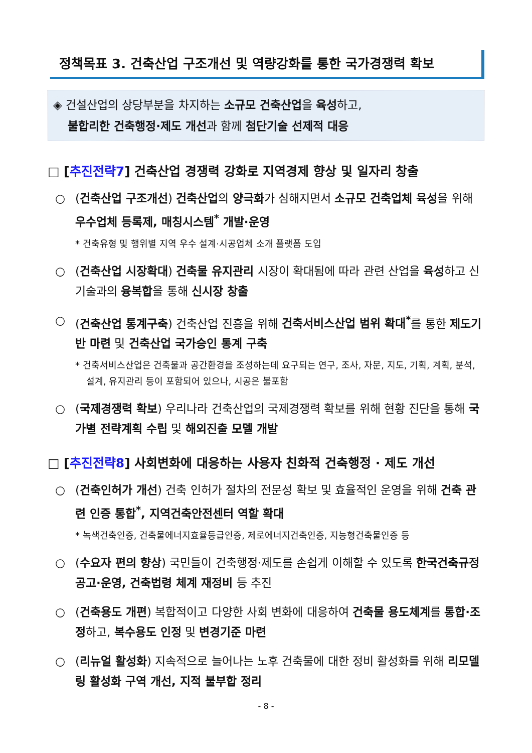정책목표 3. 건축산업 구조개선 및 역량강화를 통한 국가경쟁력 확보
◈ 건설산업의 상당부분을 차지하는 소규모 건축산업을 육성하고,
불합리한 건축행정·제도 개선과 함께 첨단기술 선제적 대응
□ [추진전략7] 건축산업 경쟁력 강화로 지역경제 향상 및 일자리 창출
○ (건축산업 구조개선) 건축산업의 양극화가 심해지면서 소규모 건축업체 육성을 위해 우수업체 등록제, 매칭시스템<sup>*</sup> 개발·운영
* 건축유형 및 행위별 지역 우수 설계·시공업체 소개 플랫폼 도입
○ (건축산업 시장확대) 건축물 유지관리 시장이 확대됨에 따라 관련 산업을 육성하고 신기술과의 융복합을 통해 신시장 창출
○ (건축산업 통계구축) 건축산업 진흥을 위해 건축서비스산업 범위 확대<sup>*</sup>를 통한 제도기반 마련 및 건축산업 국가승인 통계 구축
* 건축서비스산업은 건축물과 공간환경을 조성하는데 요구되는 연구, 조사, 자문, 지도, 기획, 계획, 분석, 설계, 유지관리 등이 포함되어 있으나, 시공은 불포함
○ (국제경쟁력 확보) 우리나라 건축산업의 국제경쟁력 확보를 위해 현황 진단을 통해 국가별 전략계획 수립 및 해외진출 모델 개발
□ [추진전략8] 사회변화에 대응하는 사용자 친화적 건축행정 · 제도 개선
○ (건축인허가 개선) 건축 인허가 절차의 전문성 확보 및 효율적인 운영을 위해 건축 관련 인증 통합<sup>*</sup>, 지역건축안전센터 역할 확대
* 녹색건축인증, 건축물에너지효율등급인증, 제로에너지건축인증, 지능형건축물인증 등
○ (수요자 편의 향상) 국민들이 건축행정·제도를 손쉽게 이해할 수 있도록 한국건축규정 공고·운영, 건축법령 체계 재정비 등 추진
○ (건축용도 개편) 복합적이고 다양한 사회 변화에 대응하여 건축물 용도체계를 통합·조정하고, 복수용도 인정 및 변경기준 마련
○ (리뉴얼 활성화) 지속적으로 늘어나는 노후 건축물에 대한 정비 활성화를 위해 리모델링 활성화 구역 개선, 지적 불부합 정리
- 8 -